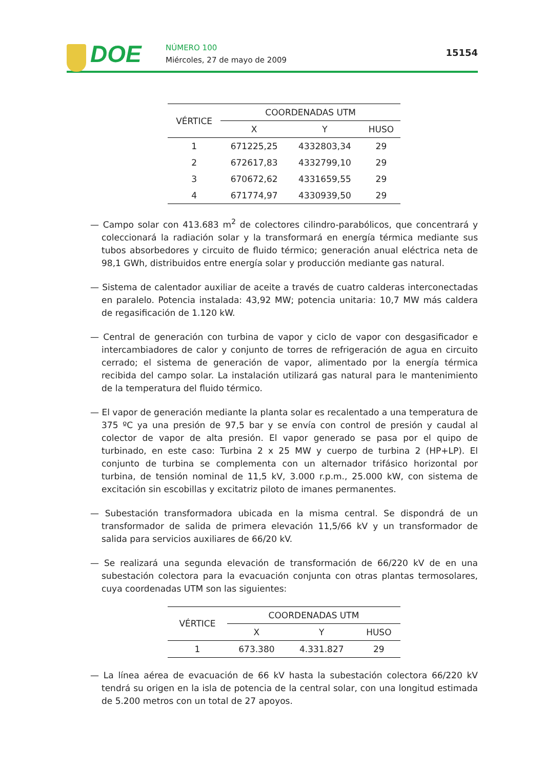DOE NÚMERO 100
Miércoles, 27 de mayo de 2009
15154
| VÉRTICE | COORDENADAS UTM | | |
| --- | --- | --- | --- |
| | X | Y | HUSO |
| 1 | 671225,25 | 4332803,34 | 29 |
| 2 | 672617,83 | 4332799,10 | 29 |
| 3 | 670672,62 | 4331659,55 | 29 |
| 4 | 671774,97 | 4330939,50 | 29 |
— Campo solar con 413.683 m<sup>2</sup> de colectores cilindro-parabólicos, que concentrará y colecciona­rá la radiación solar y la transformará en energía térmica mediante sus tubos absorbe­dores y circuito de fluido térmico; generación anual eléctrica neta de 98,1 GWh, distribui­dos entre energía solar y producción mediante gas natural.
— Sistema de calentador auxiliar de aceite a través de cuatro calderas interconectadas en paralelo. Potencia instalada: 43,92 MW; potencia unitaria: 10,7 MW más caldera de rega­sificación de 1.120 kW.
— Central de generación con turbina de vapor y ciclo de vapor con desgasificador e intercam­biadores de calor y conjunto de torres de refrigeración de agua en circuito cerrado; el sistema de generación de vapor, alimentado por la energía térmica recibida del campo solar. La instalación utilizará gas natural para le mantenimiento de la temperatura del flui­do térmico.
— El vapor de generación mediante la planta solar es recalentado a una temperatura de 375 ºC ya una presión de 97,5 bar y se envía con control de presión y caudal al colector de vapor de alta presión. El vapor generado se pasa por el quipo de turbinado, en este caso: Turbina 2 x 25 MW y cuerpo de turbina 2 (HP+LP). El conjunto de turbina se complementa con un alternador trifásico horizontal por turbina, de tensión nominal de 11,5 kV, 3.000 r.p.m., 25.000 kW, con sistema de excitación sin escobillas y excitatriz piloto de imanes permanentes.
— Subestación transformadora ubicada en la misma central. Se dispondrá de un transforma­dor de salida de primera elevación 11,5/66 kV y un transformador de salida para servicios auxiliares de 66/20 kV.
— Se realizará una segunda elevación de transformación de 66/220 kV de en una subesta­ción colectora para la evacuación conjunta con otras plantas termosolares, cuya coordena­das UTM son las siguientes:
| VÉRTICE | COORDENADAS UTM | | |
| --- | --- | --- | --- |
| | X | Y | HUSO |
| 1 | 673.380 | 4.331.827 | 29 |
— La línea aérea de evacuación de 66 kV hasta la subestación colectora 66/220 kV tendrá su origen en la isla de potencia de la central solar, con una longitud estimada de 5.200 metros con un total de 27 apoyos.